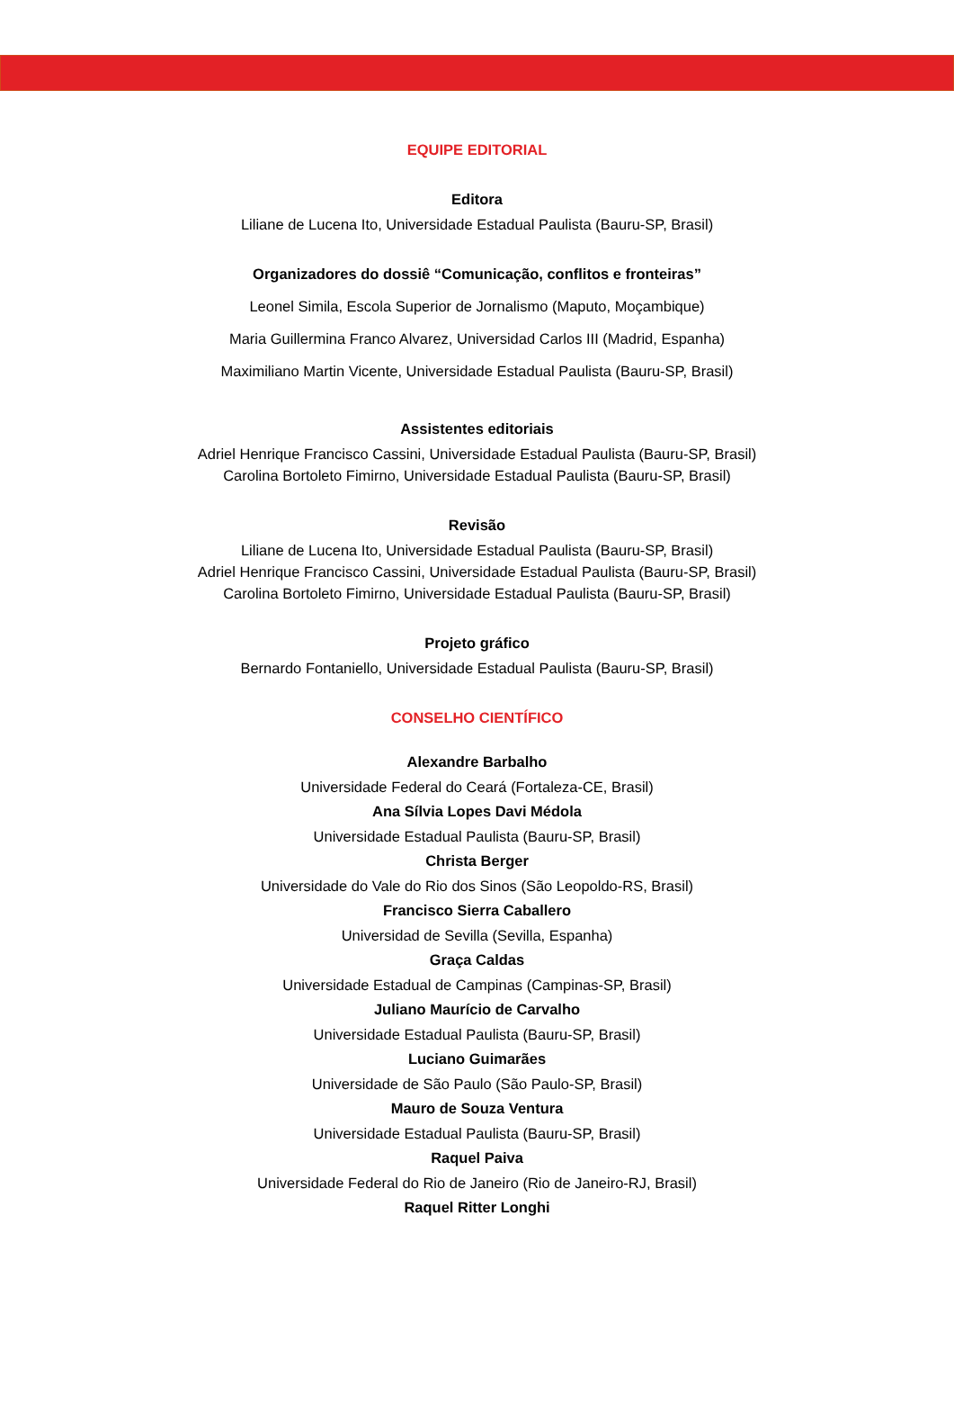EQUIPE EDITORIAL
Editora
Liliane de Lucena Ito, Universidade Estadual Paulista (Bauru-SP, Brasil)
Organizadores do dossiê “Comunicação, conflitos e fronteiras”
Leonel Simila, Escola Superior de Jornalismo (Maputo, Moçambique)
Maria Guillermina Franco Alvarez, Universidad Carlos III (Madrid, Espanha)
Maximiliano Martin Vicente, Universidade Estadual Paulista (Bauru-SP, Brasil)
Assistentes editoriais
Adriel Henrique Francisco Cassini, Universidade Estadual Paulista (Bauru-SP, Brasil)
Carolina Bortoleto Fimirno, Universidade Estadual Paulista (Bauru-SP, Brasil)
Revisão
Liliane de Lucena Ito, Universidade Estadual Paulista (Bauru-SP, Brasil)
Adriel Henrique Francisco Cassini, Universidade Estadual Paulista (Bauru-SP, Brasil)
Carolina Bortoleto Fimirno, Universidade Estadual Paulista (Bauru-SP, Brasil)
Projeto gráfico
Bernardo Fontaniello, Universidade Estadual Paulista (Bauru-SP, Brasil)
CONSELHO CIENTÍFICO
Alexandre Barbalho
Universidade Federal do Ceará (Fortaleza-CE, Brasil)
Ana Sílvia Lopes Davi Médola
Universidade Estadual Paulista (Bauru-SP, Brasil)
Christa Berger
Universidade do Vale do Rio dos Sinos (São Leopoldo-RS, Brasil)
Francisco Sierra Caballero
Universidad de Sevilla (Sevilla, Espanha)
Graça Caldas
Universidade Estadual de Campinas (Campinas-SP, Brasil)
Juliano Maurício de Carvalho
Universidade Estadual Paulista (Bauru-SP, Brasil)
Luciano Guimarães
Universidade de São Paulo (São Paulo-SP, Brasil)
Mauro de Souza Ventura
Universidade Estadual Paulista (Bauru-SP, Brasil)
Raquel Paiva
Universidade Federal do Rio de Janeiro (Rio de Janeiro-RJ, Brasil)
Raquel Ritter Longhi